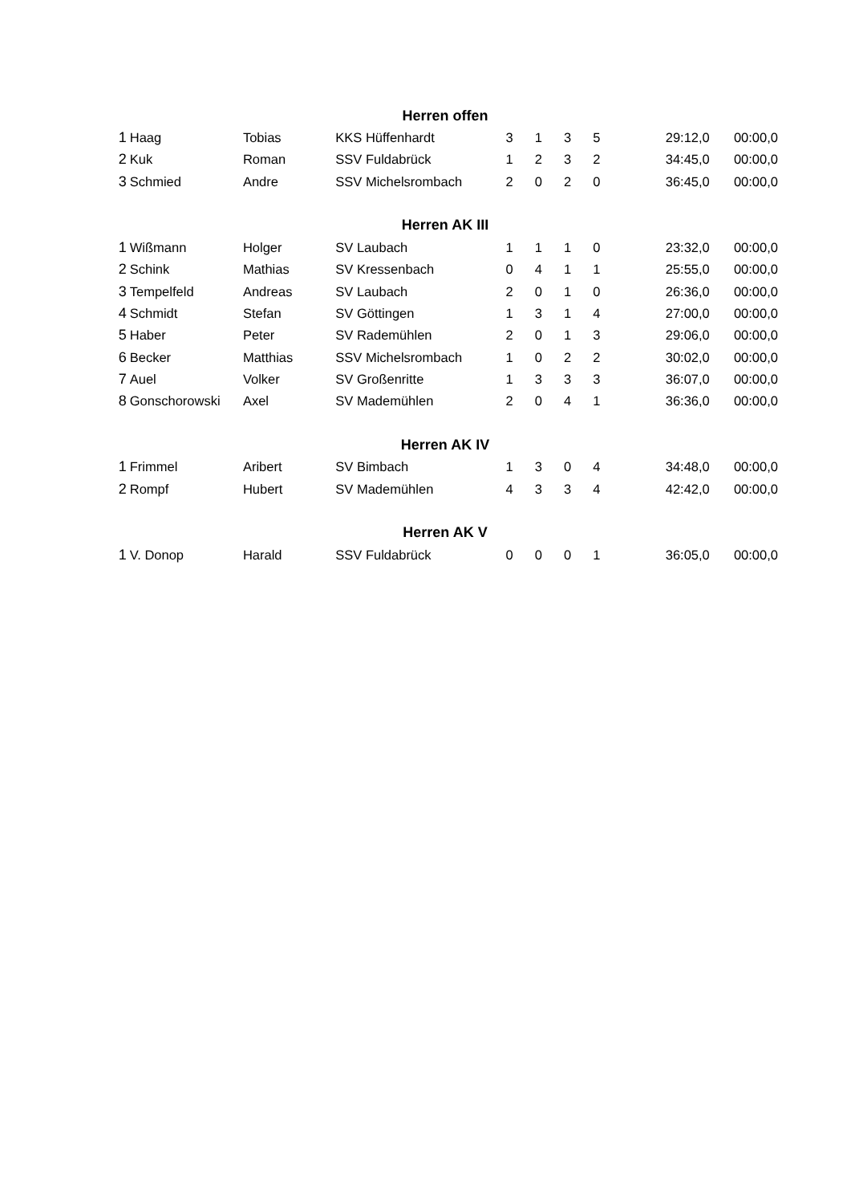| Herren offen | | | | | | | | | |
| 1 | Haag | Tobias | KKS Hüffenhardt | 3 | 1 | 3 | 5 | 29:12,0 | 00:00,0 |
| 2 | Kuk | Roman | SSV Fuldabrück | 1 | 2 | 3 | 2 | 34:45,0 | 00:00,0 |
| 3 | Schmied | Andre | SSV Michelsrombach | 2 | 0 | 2 | 0 | 36:45,0 | 00:00,0 |
| Herren AK III | | | | | | | | | |
| 1 | Wißmann | Holger | SV Laubach | 1 | 1 | 1 | 0 | 23:32,0 | 00:00,0 |
| 2 | Schink | Mathias | SV Kressenbach | 0 | 4 | 1 | 1 | 25:55,0 | 00:00,0 |
| 3 | Tempelfeld | Andreas | SV Laubach | 2 | 0 | 1 | 0 | 26:36,0 | 00:00,0 |
| 4 | Schmidt | Stefan | SV Göttingen | 1 | 3 | 1 | 4 | 27:00,0 | 00:00,0 |
| 5 | Haber | Peter | SV Rademühlen | 2 | 0 | 1 | 3 | 29:06,0 | 00:00,0 |
| 6 | Becker | Matthias | SSV Michelsrombach | 1 | 0 | 2 | 2 | 30:02,0 | 00:00,0 |
| 7 | Auel | Volker | SV Großenritte | 1 | 3 | 3 | 3 | 36:07,0 | 00:00,0 |
| 8 | Gonschorowski | Axel | SV Mademühlen | 2 | 0 | 4 | 1 | 36:36,0 | 00:00,0 |
| Herren AK IV | | | | | | | | | |
| 1 | Frimmel | Aribert | SV Bimbach | 1 | 3 | 0 | 4 | 34:48,0 | 00:00,0 |
| 2 | Rompf | Hubert | SV Mademühlen | 4 | 3 | 3 | 4 | 42:42,0 | 00:00,0 |
| Herren AK V | | | | | | | | | |
| 1 | V. Donop | Harald | SSV Fuldabrück | 0 | 0 | 0 | 1 | 36:05,0 | 00:00,0 |